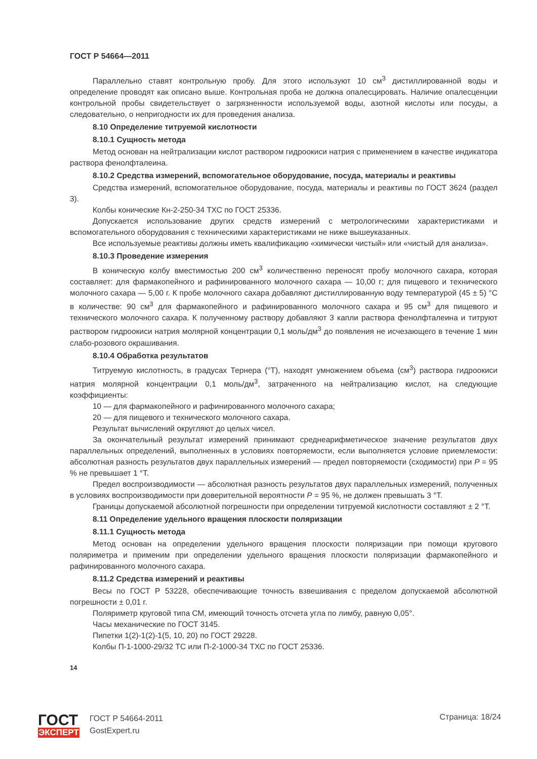ГОСТ Р 54664—2011
Параллельно ставят контрольную пробу. Для этого используют 10 см<sup>3</sup> дистиллированной воды и определение проводят как описано выше. Контрольная проба не должна опалесцировать. Наличие опалесценции контрольной пробы свидетельствует о загрязненности используемой воды, азотной кислоты или посуды, а следовательно, о непригодности их для проведения анализа.
8.10 Определение титруемой кислотности
8.10.1 Сущность метода
Метод основан на нейтрализации кислот раствором гидроокиси натрия с применением в качестве индикатора раствора фенолфталеина.
8.10.2 Средства измерений, вспомогательное оборудование, посуда, материалы и реактивы
Средства измерений, вспомогательное оборудование, посуда, материалы и реактивы по ГОСТ 3624 (раздел 3).
Колбы конические Кн-2-250-34 ТХС по ГОСТ 25336.
Допускается использование других средств измерений с метрологическими характеристиками и вспомогательного оборудования с техническими характеристиками не ниже вышеуказанных.
Все используемые реактивы должны иметь квалификацию «химически чистый» или «чистый для анализа».
8.10.3 Проведение измерения
В коническую колбу вместимостью 200 см<sup>3</sup> количественно переносят пробу молочного сахара, которая составляет: для фармакопейного и рафинированного молочного сахара — 10,00 г; для пищевого и технического молочного сахара — 5,00 г. К пробе молочного сахара добавляют дистиллированную воду температурой (45 ± 5) °С в количестве: 90 см<sup>3</sup> для фармакопейного и рафинированного молочного сахара и 95 см<sup>3</sup> для пищевого и технического молочного сахара. К полученному раствору добавляют 3 капли раствора фенолфталеина и титруют раствором гидроокиси натрия молярной концентрации 0,1 моль/дм<sup>3</sup> до появления не исчезающего в течение 1 мин слабо-розового окрашивания.
8.10.4 Обработка результатов
Титруемую кислотность, в градусах Тернера (°Т), находят умножением объема (см<sup>3</sup>) раствора гидроокиси натрия молярной концентрации 0,1 моль/дм<sup>3</sup>, затраченного на нейтрализацию кислот, на следующие коэффициенты:
10 — для фармакопейного и рафинированного молочного сахара;
20 — для пищевого и технического молочного сахара.
Результат вычислений округляют до целых чисел.
За окончательный результат измерений принимают среднеарифметическое значение результатов двух параллельных определений, выполненных в условиях повторяемости, если выполняется условие приемлемости: абсолютная разность результатов двух параллельных измерений — предел повторяемости (сходимости) при Р = 95 % не превышает 1 °Т.
Предел воспроизводимости — абсолютная разность результатов двух параллельных измерений, полученных в условиях воспроизводимости при доверительной вероятности Р = 95 %, не должен превышать 3 °Т.
Границы допускаемой абсолютной погрешности при определении титруемой кислотности составляют ± 2 °Т.
8.11 Определение удельного вращения плоскости поляризации
8.11.1 Сущность метода
Метод основан на определении удельного вращения плоскости поляризации при помощи кругового поляриметра и применим при определении удельного вращения плоскости поляризации фармакопейного и рафинированного молочного сахара.
8.11.2 Средства измерений и реактивы
Весы по ГОСТ Р 53228, обеспечивающие точность взвешивания с пределом допускаемой абсолютной погрешности ± 0,01 г.
Поляриметр круговой типа СМ, имеющий точность отсчета угла по лимбу, равную 0,05°.
Часы механические по ГОСТ 3145.
Пипетки 1(2)-1(2)-1(5, 10, 20) по ГОСТ 29228.
Колбы П-1-1000-29/32 ТС или П-2-1000-34 ТХС по ГОСТ 25336.
14
ГОСТ
ЭКСПЕРТ
ГОСТ Р 54664-2011
GostExpert.ru
Страница: 18/24